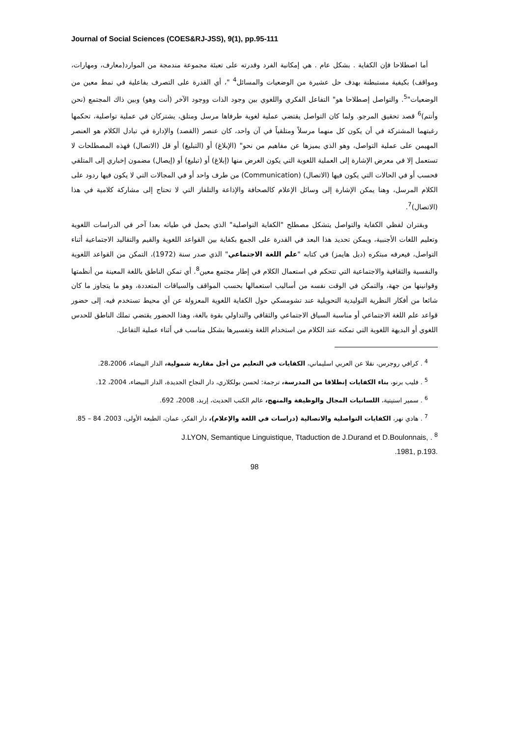Journal of Social Sciences (COES&RJ-JSS), 9(1), pp.95-111
أما اصطلاحا فإن الكفاية . بشكل عام . هي إمكانية الفرد وقدرته على تعبئة مجموعة مندمجة من الموارد(معارف، ومهارات، ومواقف) بكيفية مستبطنة بهدف حل عشيرة من الوضعيات والمسائل<sup>4</sup> "، أي القدرة على التصرف بفاعلية في نمط معين من الوضعيات"<sup>5</sup>. والتواصل إصطلاحا هو" التفاعل الفكري واللغوي بين وجود الذات ووجود الآخر (أنت وهو) وبين ذاك المجتمع (نحن وأنتم)<sup>6</sup> قصد تحقيق المرجو. ولما كان التواصل يقتضي عملية لغوية طرفاها مرسل ومتلق، يشتركان في عملية تواصلية، تحكمها رغبتهما المشتركة في أن يكون كل منهما مرسلاً ومتلقياً في آن واحد، كان عنصر (القصد) والإدارة في تبادل الكلام هو العنصر المهيمن على عملية التواصل، وهو الذي يميزها عن مفاهيم من نحو" (الإبلاغ) أو (التبليغ) أو قل (الاتصال) فهذه المصطلحات لا تستعمل إلا في معرض الإشارة إلى العملية اللغوية التي يكون الغرض منها (إبلاغ) أو (تبليغ) أو (إيصال) مضمون إخباري إلى المتلقي فحسب أو في الحالات التي يكون فيها (الاتصال) (Communication) من طرف واحد أو في المجالات التي لا يكون فيها ردود على الكلام المرسل، وهنا يمكن الإشارة إلى وسائل الإعلام كالصحافة والإذاعة والتلفاز التي لا تحتاج إلى مشاركة كلامية في هذا (الاتصال)<sup>7</sup>.
وبقتران لفظي الكفاية والتواصل يتشكل مصطلح "الكفاية التواصلية" الذي يحمل في طياته بعدا آخر في الدراسات اللغوية وتعليم اللغات الأجنبية، ويمكن تحديد هذا البعد في القدرة على الجمع بكفاية بين القواعد اللغوية والقيم والتقاليد الاجتماعية أثناء التواصل، فيعرفه مبتكره (ديل هايمز) في كتابه "علم اللغة الاجتماعي" الذي صدر سنة (1972)، التمكن من القواعد اللغوية والنفسية والثقافية والاجتماعية التي تتحكم في استعمال الكلام في إطار مجتمع معين<sup>8</sup>. أي تمكن الناطق باللغة المعينة من أنظمتها وقوانينها من جهة، والتمكن في الوقت نفسه من أساليب استعمالها بحسب المواقف والسياقات المتعددة، وهو ما يتجاوز ما كان شائعا من أفكار النظرية التوليدية التحويلية عند تشومسكي حول الكفاية اللغوية المعزولة عن أي محيط تستخدم فيه. إلى حضور قواعد علم اللغة الاجتماعي أو مناسبة السياق الاجتماعي والثقافي والتداولي بقوة بالغة، وهذا الحضور يقتضي تملك الناطق للحدس اللغوي أو البديهة اللغوية التي تمكنه عند الكلام من استخدام اللغة وتفسيرها بشكل مناسب في أثناء عملية التفاعل.
<sup>4</sup> . كرافي روجرس، نقلا عن العربي اسليماني، الكفايات في التعليم من أجل مقاربة شمولية، الدار البيضاء، 28،2006.
<sup>5</sup> . فليب برنو، بناء الكفايات إنطلاقا من المدرسة، ترجمة: لحسن بولكلاري، دار النجاح الجديدة، الدار البيضاء، 2004، 12.
<sup>6</sup> . سمير استيتية، اللسانيات المجال والوظيفة والمنهج، عالم الكتب الحديث، إربد، 2008، 692.
<sup>7</sup> . هادي نهر، الكفايات التواصلية والاتصالية (دراسات في اللغة والإعلام)، دار الفكر، عمان، الطبعة الأولى، 2003، 84 – 85.
J.LYON, Semantique Linguistique, Ttaduction de J.Durand et D.Boulonnais, . <sup>8</sup>
.1981, p.193.
98